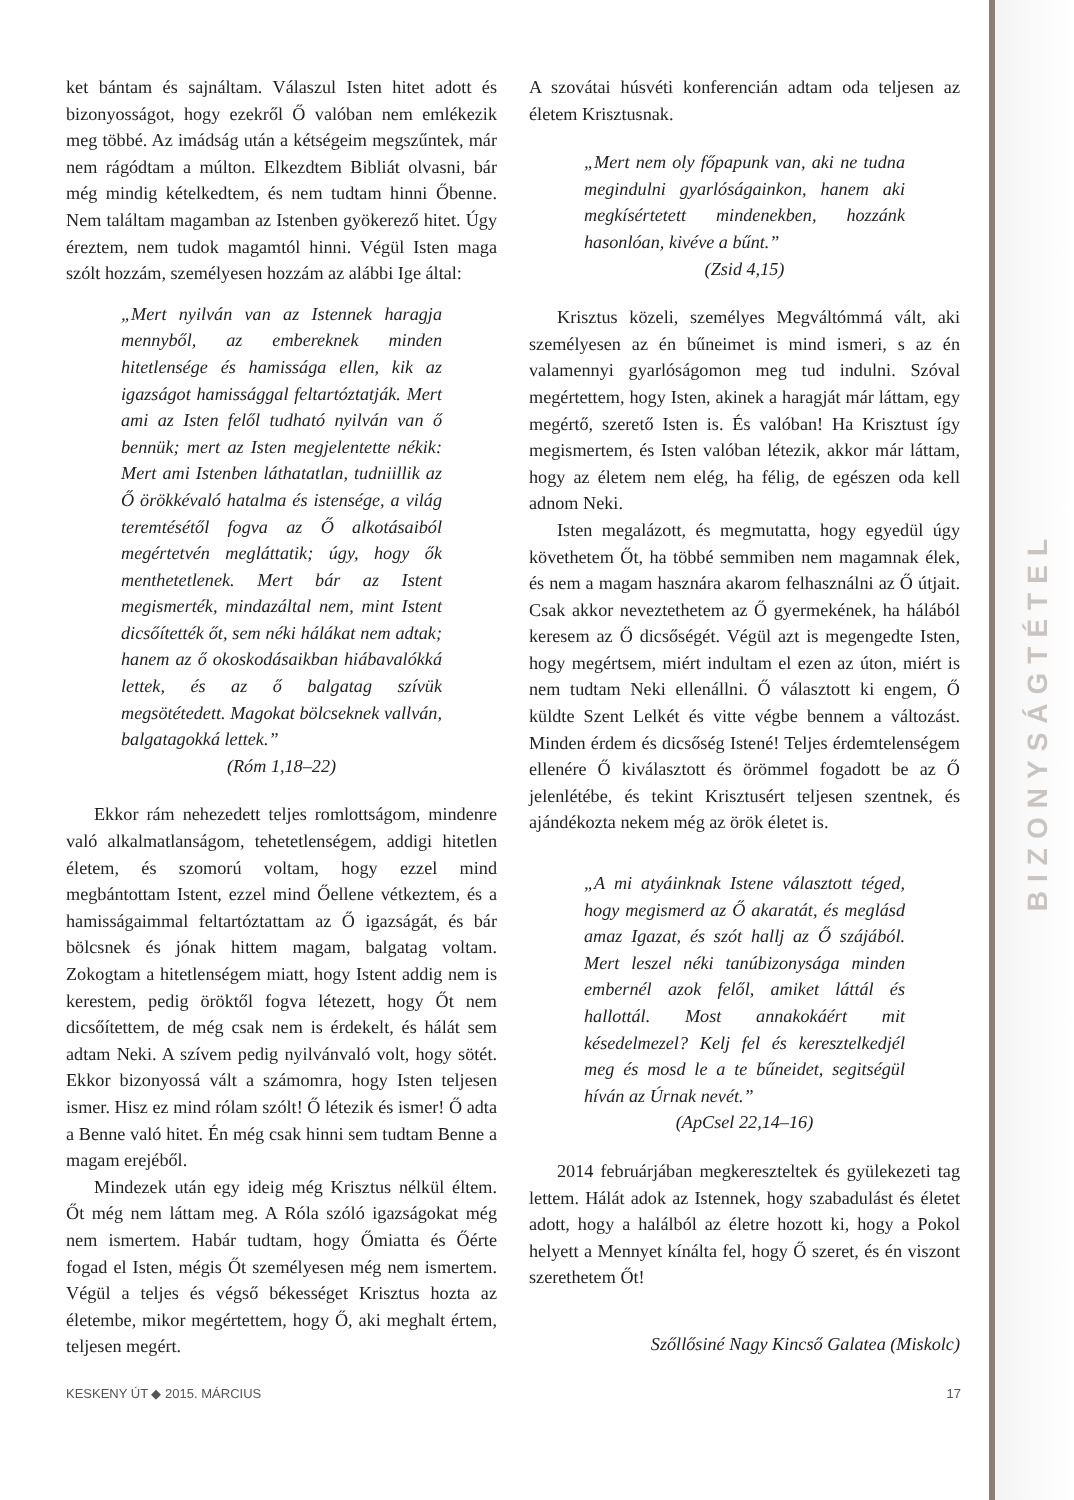BIZONYSÁGTÉTEL
ket bántam és sajnáltam. Válaszul Isten hitet adott és bizonyosságot, hogy ezekről Ő valóban nem emlékezik meg többé. Az imádság után a kétségeim megszűntek, már nem rágódtam a múlton. Elkezdtem Bibliát olvasni, bár még mindig kételkedtem, és nem tudtam hinni Őbenne. Nem találtam magamban az Istenben gyökerező hitet. Úgy éreztem, nem tudok magamtól hinni. Végül Isten maga szólt hozzám, személyesen hozzám az alábbi Ige által:
„Mert nyilván van az Istennek haragja mennyből, az embereknek minden hitetlensége és hamissága ellen, kik az igazságot hamissággal feltartóztatják. Mert ami az Isten felől tudható nyilván van ő bennük; mert az Isten megjelentette nékik: Mert ami Istenben láthatatlan, tudniillik az Ő örökkévaló hatalma és istensége, a világ teremtésétől fogva az Ő alkotásaiból megértetvén megláttatik; úgy, hogy ők menthetetlenek. Mert bár az Istent megismerték, mindazáltal nem, mint Istent dicsőítették őt, sem néki hálákat nem adtak; hanem az ő okoskodásaikban hiábavalókká lettek, és az ő balgatag szívük megsötétedett. Magokat bölcseknek vallván, balgatagokká lettek.”
(Róm 1,18–22)
Ekkor rám nehezedett teljes romlottságom, mindenre való alkalmatlanságom, tehetetlenségem, addigi hitetlen életem, és szomorú voltam, hogy ezzel mind megbántottam Istent, ezzel mind Őellene vétkeztem, és a hamisságaimmal feltartóztattam az Ő igazságát, és bár bölcsnek és jónak hittem magam, balgatag voltam. Zokogtam a hitetlenségem miatt, hogy Istent addig nem is kerestem, pedig öröktől fogva létezett, hogy Őt nem dicsőítettem, de még csak nem is érdekelt, és hálát sem adtam Neki. A szívem pedig nyilvánvaló volt, hogy sötét. Ekkor bizonyossá vált a számomra, hogy Isten teljesen ismer. Hisz ez mind rólam szólt! Ő létezik és ismer! Ő adta a Benne való hitet. Én még csak hinni sem tudtam Benne a magam erejéből.
Mindezek után egy ideig még Krisztus nélkül éltem. Őt még nem láttam meg. A Róla szóló igazságokat még nem ismertem. Habár tudtam, hogy Őmiatta és Őérte fogad el Isten, mégis Őt személyesen még nem ismertem. Végül a teljes és végső békességet Krisztus hozta az életembe, mikor megértettem, hogy Ő, aki meghalt értem, teljesen megért.
A szovátai húsvéti konferencián adtam oda teljesen az életem Krisztusnak.
„Mert nem oly főpapunk van, aki ne tudna megindulni gyarlóságainkon, hanem aki megkísértetett mindenekben, hozzánk hasonlóan, kivéve a bűnt.”
(Zsid 4,15)
Krisztus közeli, személyes Megváltómmá vált, aki személyesen az én bűneimet is mind ismeri, s az én valamennyi gyarlóságomon meg tud indulni. Szóval megértettem, hogy Isten, akinek a haragját már láttam, egy megértő, szerető Isten is. És valóban! Ha Krisztust így megismertem, és Isten valóban létezik, akkor már láttam, hogy az életem nem elég, ha félig, de egészen oda kell adnom Neki.
Isten megalázott, és megmutatta, hogy egyedül úgy követhetem Őt, ha többé semmiben nem magamnak élek, és nem a magam hasznára akarom felhasználni az Ő útjait. Csak akkor neveztethetem az Ő gyermekének, ha hálából keresem az Ő dicsőségét. Végül azt is megengedte Isten, hogy megértsem, miért indultam el ezen az úton, miért is nem tudtam Neki ellenállni. Ő választott ki engem, Ő küldte Szent Lelkét és vitte végbe bennem a változást. Minden érdem és dicsőség Istené! Teljes érdemtelenségem ellenére Ő kiválasztott és örömmel fogadott be az Ő jelenlétébe, és tekint Krisztusért teljesen szentnek, és ajándékozta nekem még az örök életet is.
„A mi atyáinknak Istene választott téged, hogy megismerd az Ő akaratát, és meglásd amaz Igazat, és szót hallj az Ő szájából. Mert leszel néki tanúbizonysága minden embernél azok felől, amiket láttál és hallottál. Most annakokáért mit késedelmezel? Kelj fel és keresztelkedjél meg és mosd le a te bűneidet, segitségül híván az Úrnak nevét.”
(ApCsel 22,14–16)
2014 februárjában megkereszteltek és gyülekezeti tag lettem. Hálát adok az Istennek, hogy szabadulást és életet adott, hogy a halálból az életre hozott ki, hogy a Pokol helyett a Mennyet kínálta fel, hogy Ő szeret, és én viszont szerethetem Őt!
Szőllősiné Nagy Kincső Galatea (Miskolc)
KESKENY ÚT ◆ 2015. MÁRCIUS 17